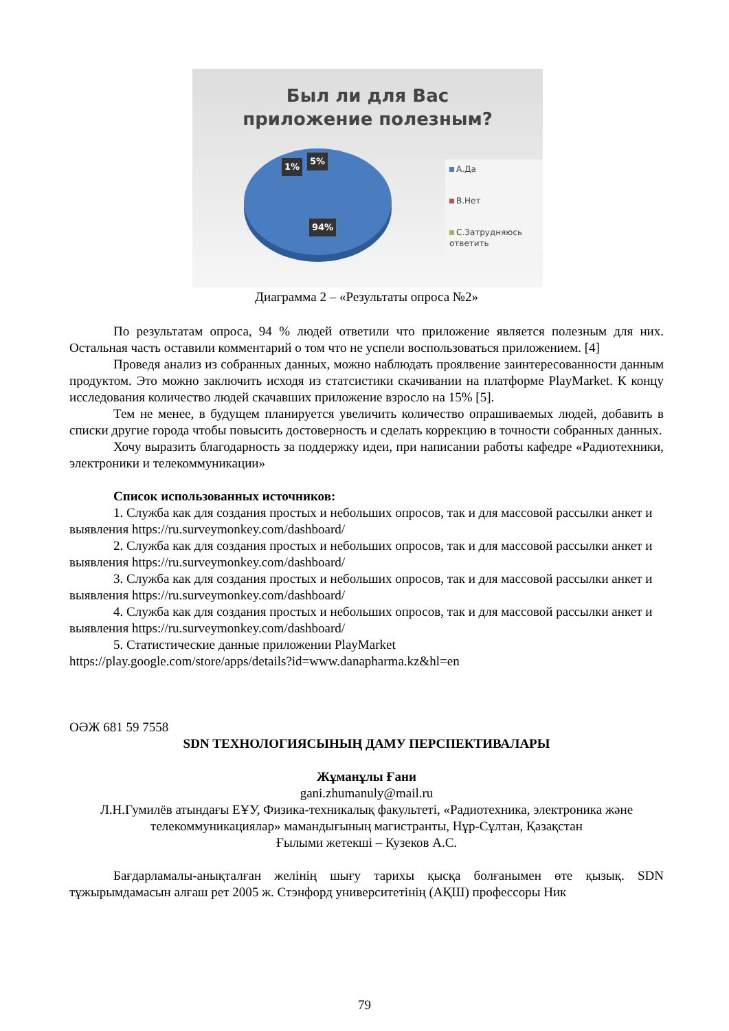Был ли для Вас
приложение полезным?
1%
5%
94%
А.Да
В.Нет
С.Затрудняюсь ответить
Диаграмма 2 – «Результаты опроса №2»
По результатам опроса, 94 % людей ответили что приложение является полезным для них. Остальная часть оставили комментарий о том что не успели воспользоваться приложением. [4]
Проведя анализ из собранных данных, можно наблюдать проялвение заинтересованности данным продуктом. Это можно заключить исходя из статсистики скачивании на платформе PlayMarket. К концу исследования количество людей скачавших приложение взросло на 15% [5].
Тем не менее, в будущем планируется увеличить количество опрашиваемых людей, добавить в списки другие города чтобы повысить достоверность и сделать коррекцию в точности собранных данных.
Хочу выразить благодарность за поддержку идеи, при написании работы кафедре «Радиотехники, электроники и телекоммуникации»
Список использованных источников:
1. Служба как для создания простых и небольших опросов, так и для массовой рассылки анкет и выявления https://ru.surveymonkey.com/dashboard/
2. Служба как для создания простых и небольших опросов, так и для массовой рассылки анкет и выявления https://ru.surveymonkey.com/dashboard/
3. Служба как для создания простых и небольших опросов, так и для массовой рассылки анкет и выявления https://ru.surveymonkey.com/dashboard/
4. Служба как для создания простых и небольших опросов, так и для массовой рассылки анкет и выявления https://ru.surveymonkey.com/dashboard/
5. Статистические данные приложении PlayMarket
https://play.google.com/store/apps/details?id=www.danapharma.kz&hl=en
ОӘЖ 681 59 7558
SDN ТЕХНОЛОГИЯСЫНЫҢ ДАМУ ПЕРСПЕКТИВАЛАРЫ
Жұманұлы Ғани
gani.zhumanuly@mail.ru
Л.Н.Гумилёв атындағы ЕҰУ, Физика-техникалық факультеті, «Радиотехника, электроника және телекоммуникациялар» мамандығының магистранты, Нұр-Сұлтан, Қазақстан
Ғылыми жетекші – Кузеков А.С.
Бағдарламалы-анықталған желінің шығу тарихы қысқа болғанымен өте қызық. SDN тұжырымдамасын алғаш рет 2005 ж. Стэнфорд университетінің (АҚШ) профессоры Ник
79